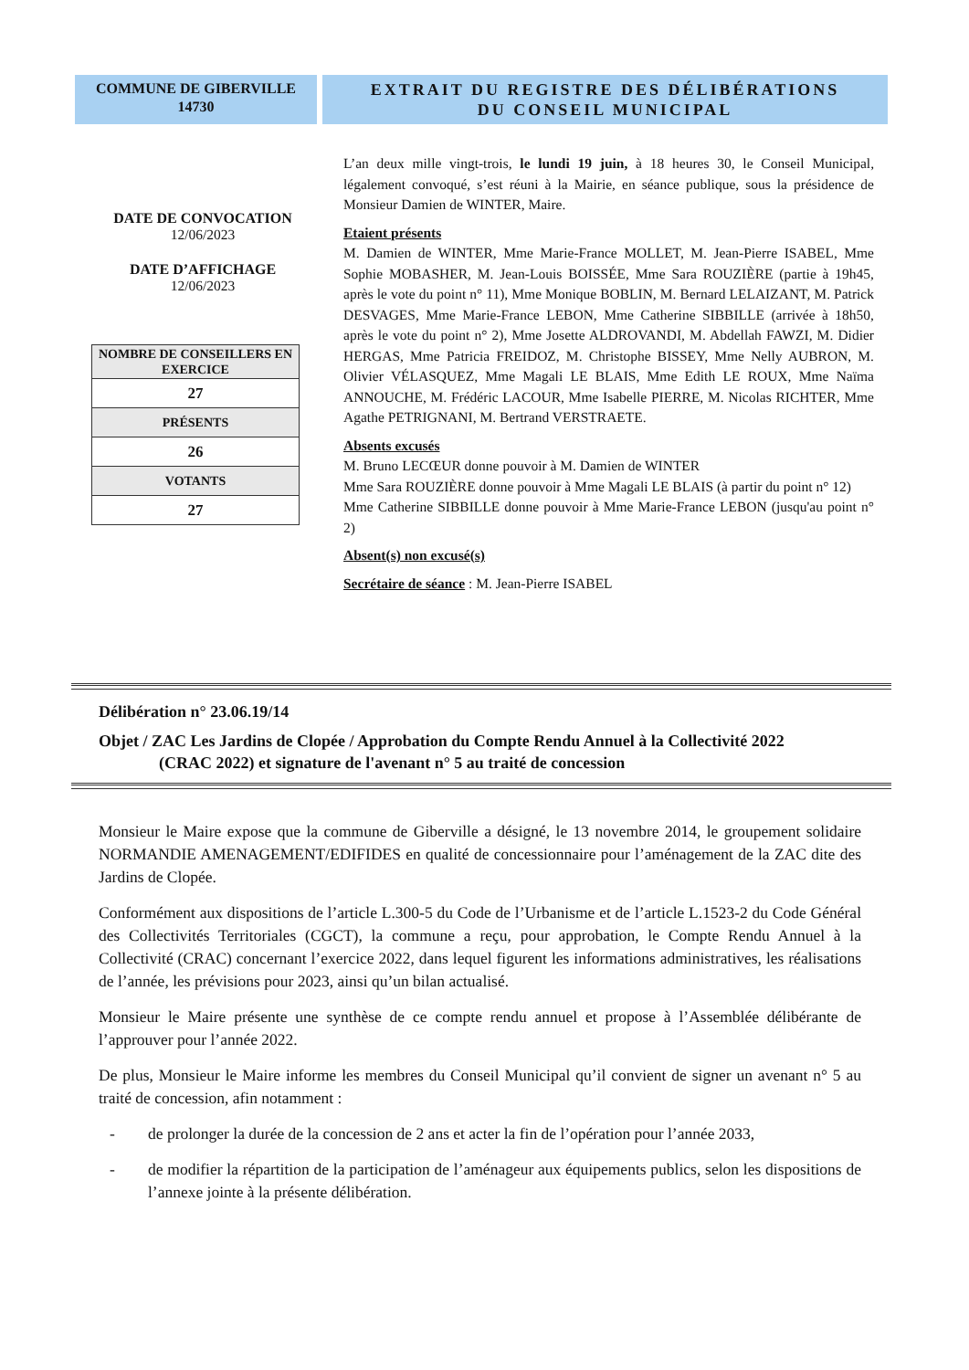COMMUNE DE GIBERVILLE
14730
EXTRAIT DU REGISTRE DES DÉLIBÉRATIONS
DU CONSEIL MUNICIPAL
DATE DE CONVOCATION
12/06/2023
DATE D’AFFICHAGE
12/06/2023
| NOMBRE DE CONSEILLERS EN EXERCICE |
| 27 |
| PRÉSENTS |
| 26 |
| VOTANTS |
| 27 |
L’an deux mille vingt-trois, le lundi 19 juin, à 18 heures 30, le Conseil Municipal, légalement convoqué, s’est réuni à la Mairie, en séance publique, sous la présidence de Monsieur Damien de WINTER, Maire.
Etaient présents
M. Damien de WINTER, Mme Marie-France MOLLET, M. Jean-Pierre ISABEL, Mme Sophie MOBASHER, M. Jean-Louis BOISSÉE, Mme Sara ROUZIÈRE (partie à 19h45, après le vote du point n° 11), Mme Monique BOBLIN, M. Bernard LELAIZANT, M. Patrick DESVAGES, Mme Marie-France LEBON, Mme Catherine SIBBILLE (arrivée à 18h50, après le vote du point n° 2), Mme Josette ALDROVANDI, M. Abdellah FAWZI, M. Didier HERGAS, Mme Patricia FREIDOZ, M. Christophe BISSEY, Mme Nelly AUBRON, M. Olivier VÉLASQUEZ, Mme Magali LE BLAIS, Mme Edith LE ROUX, Mme Naïma ANNOUCHE, M. Frédéric LACOUR, Mme Isabelle PIERRE, M. Nicolas RICHTER, Mme Agathe PETRIGNANI, M. Bertrand VERSTRAETE.
Absents excusés
M. Bruno LECŒUR donne pouvoir à M. Damien de WINTER
Mme Sara ROUZIÈRE donne pouvoir à Mme Magali LE BLAIS (à partir du point n° 12)
Mme Catherine SIBBILLE donne pouvoir à Mme Marie-France LEBON (jusqu'au point n° 2)
Absent(s) non excusé(s)
Secrétaire de séance : M. Jean-Pierre ISABEL
Délibération n° 23.06.19/14
Objet / ZAC Les Jardins de Clopée / Approbation du Compte Rendu Annuel à la Collectivité 2022
(CRAC 2022) et signature de l'avenant n° 5 au traité de concession
Monsieur le Maire expose que la commune de Giberville a désigné, le 13 novembre 2014, le groupement solidaire NORMANDIE AMENAGEMENT/EDIFIDES en qualité de concessionnaire pour l’aménagement de la ZAC dite des Jardins de Clopée.
Conformément aux dispositions de l’article L.300-5 du Code de l’Urbanisme et de l’article L.1523-2 du Code Général des Collectivités Territoriales (CGCT), la commune a reçu, pour approbation, le Compte Rendu Annuel à la Collectivité (CRAC) concernant l’exercice 2022, dans lequel figurent les informations administratives, les réalisations de l’année, les prévisions pour 2023, ainsi qu’un bilan actualisé.
Monsieur le Maire présente une synthèse de ce compte rendu annuel et propose à l’Assemblée délibérante de l’approuver pour l’année 2022.
De plus, Monsieur le Maire informe les membres du Conseil Municipal qu’il convient de signer un avenant n° 5 au traité de concession, afin notamment :
- de prolonger la durée de la concession de 2 ans et acter la fin de l’opération pour l’année 2033,
- de modifier la répartition de la participation de l’aménageur aux équipements publics, selon les dispositions de l’annexe jointe à la présente délibération.